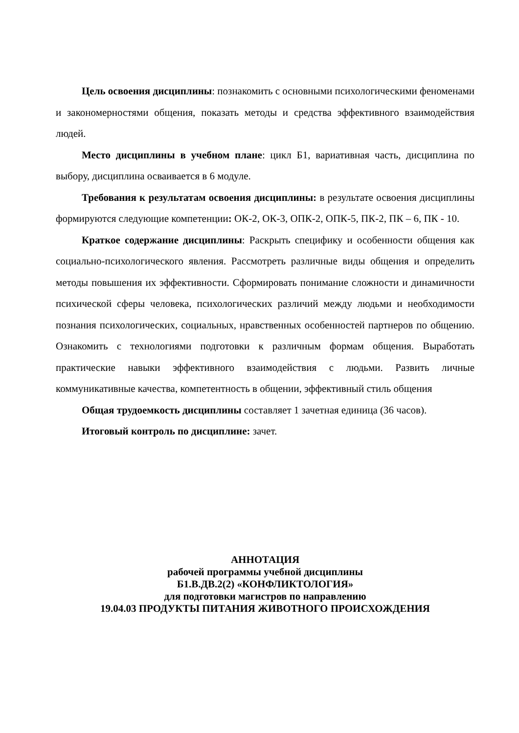Цель освоения дисциплины: познакомить с основными психологическими феноменами и закономерностями общения, показать методы и средства эффективного взаимодействия людей.
Место дисциплины в учебном плане: цикл Б1, вариативная часть, дисциплина по выбору, дисциплина осваивается в 6 модуле.
Требования к результатам освоения дисциплины: в результате освоения дисциплины формируются следующие компетенции: ОК-2, ОК-3, ОПК-2, ОПК-5, ПК-2, ПК – 6, ПК - 10.
Краткое содержание дисциплины: Раскрыть специфику и особенности общения как социально-психологического явления. Рассмотреть различные виды общения и определить методы повышения их эффективности. Сформировать понимание сложности и динамичности психической сферы человека, психологических различий между людьми и необходимости познания психологических, социальных, нравственных особенностей партнеров по общению. Ознакомить с технологиями подготовки к различным формам общения. Выработать практические навыки эффективного взаимодействия с людьми. Развить личные коммуникативные качества, компетентность в общении, эффективный стиль общения
Общая трудоемкость дисциплины составляет 1 зачетная единица (36 часов).
Итоговый контроль по дисциплине: зачет.
АННОТАЦИЯ
рабочей программы учебной дисциплины
Б1.В.ДВ.2(2) «КОНФЛИКТОЛОГИЯ»
для подготовки магистров по направлению
19.04.03 ПРОДУКТЫ ПИТАНИЯ ЖИВОТНОГО ПРОИСХОЖДЕНИЯ